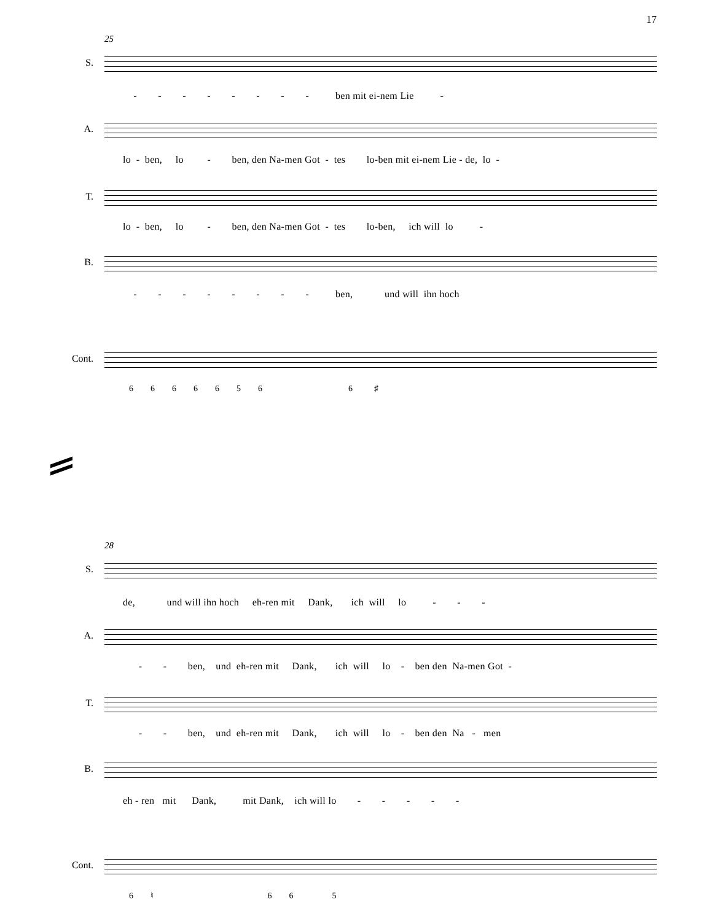17
25
S.
- - - - - - - - ben mit ei-nem Lie -
A.
lo - ben, lo - ben, den Na-men Got - tes lo-ben mit ei-nem Lie - de, lo -
T.
lo - ben, lo - ben, den Na-men Got - tes lo-ben, ich will lo -
B.
- - - - - - - - ben, und will ihn hoch
Cont.
6 6 6 6 6 5 6 6 ♯
28
S.
de, und will ihn hoch eh-ren mit Dank, ich will lo - - -
A.
- - ben, und eh-ren mit Dank, ich will lo - ben den Na-men Got -
T.
- - ben, und eh-ren mit Dank, ich will lo - ben den Na - men
B.
eh - ren mit Dank, mit Dank, ich will lo - - - - -
Cont.
6 ♮ 6 6 5